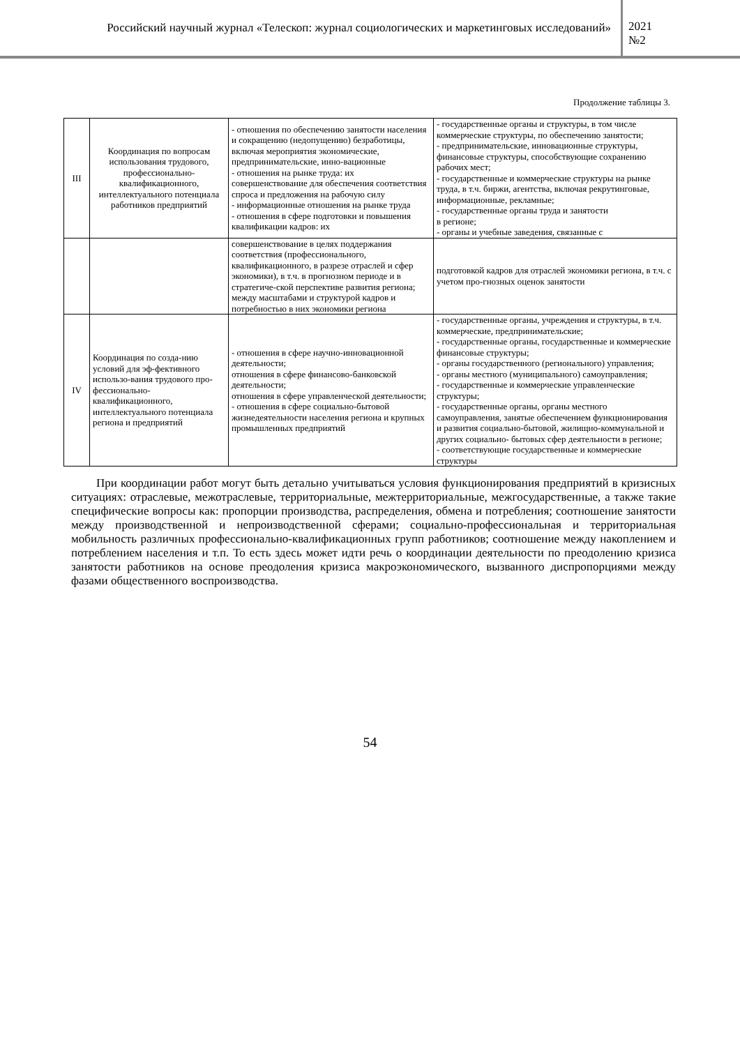Российский научный журнал «Телескоп: журнал социологических и маркетинговых исследований»
2021
№2
Продолжение таблицы 3.
| III | Координация по вопросам использования трудового, профессионально-квалификационного, интеллектуального потенциала работников предприятий | - отношения по обеспечению занятости населения и сокращению (недопущению) безработицы, включая мероприятия экономические, предпринимательские, инно-вационные - отношения на рынке труда: их совершенствование для обеспечения соответствия спроса и предложения на рабочую силу - информационные отношения на рынке труда - отношения в сфере подготовки и повышения квалификации кадров: их | - государственные органы и структуры, в том числе коммерческие структуры, по обеспечению занятости; - предпринимательские, инновационные структуры, финансовые структуры, способствующие сохранению рабочих мест; - государственные и коммерческие структуры на рынке труда, в т.ч. биржи, агентства, включая рекрутинговые, информационные, рекламные; - государственные органы труда и занятости в регионе; - органы и учебные заведения, связанные с |
| | | совершенствование в целях поддержания соответствия (профессионального, квалификационного, в разрезе отраслей и сфер экономики), в т.ч. в прогнозном периоде и в стратегиче-ской перспективе развития региона; между масштабами и структурой кадров и потребностью в них экономики региона | подготовкой кадров для отраслей экономики региона, в т.ч. с учетом про-гнозных оценок занятости |
| IV | Координация по созда-нию условий для эф-фективного использо-вания трудового про-фессионально-квалификационного, интеллектуального потенциала региона и предприятий | - отношения в сфере научно-инновационной деятельности; отношения в сфере финансово-банковской деятельности; отношения в сфере управленческой деятельности; - отношения в сфере социально-бытовой жизнедеятельности населения региона и крупных промышленных предприятий | - государственные органы, учреждения и структуры, в т.ч. коммерческие, предпринимательские; - государственные органы, государственные и коммерческие финансовые структуры; - органы государственного (регионального) управления; - органы местного (муниципального) самоуправления; - государственные и коммерческие управленческие структуры; - государственные органы, органы местного самоуправления, занятые обеспечением функционирования и развития социально-бытовой, жилищно-коммунальной и других социально- бытовых сфер деятельности в регионе; - соответствующие государственные и коммерческие структуры |
При координации работ могут быть детально учитываться условия функционирования предприятий в кризисных ситуациях: отраслевые, межотраслевые, территориальные, межтерриториальные, межгосударственные, а также такие специфические вопросы как: пропорции производства, распределения, обмена и потребления; соотношение занятости между производственной и непроизводственной сферами; социально-профессиональная и территориальная мобильность различных профессионально-квалификационных групп работников; соотношение между накоплением и потреблением населения и т.п. То есть здесь может идти речь о координации деятельности по преодолению кризиса занятости работников на основе преодоления кризиса макроэкономического, вызванного диспропорциями между фазами общественного воспроизводства.
54